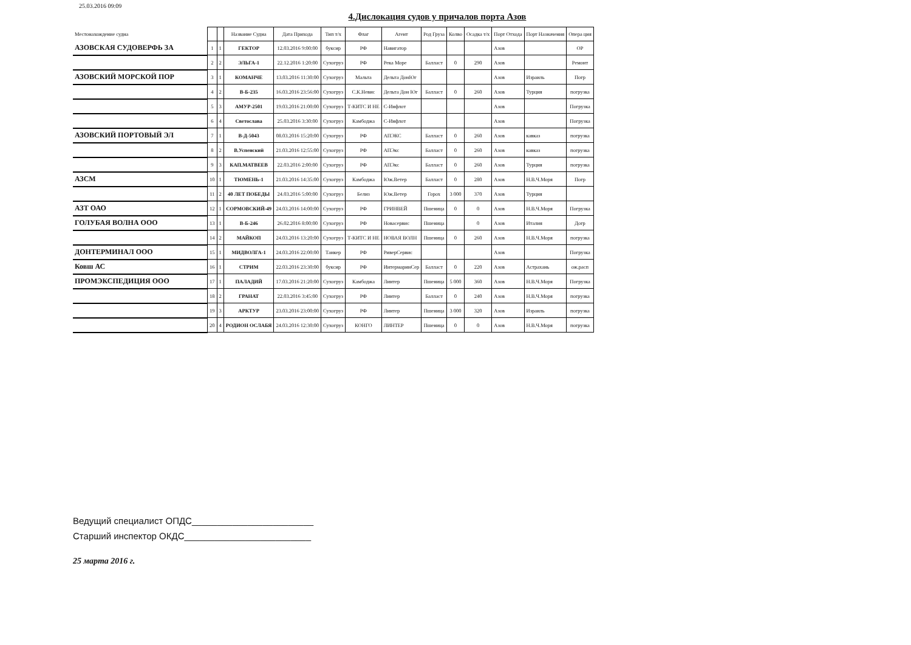25.03.2016 09:09
4.Дислокация судов у причалов порта Азов
| Местонахождение судна | | | Название Судна | Дата Прихода | Тип т/х | Флаг | Агент | Род Груза | Колво | Осадка т/х | Порт Отхода | Порт Назначения | Опера ция |
| --- | --- | --- | --- | --- | --- | --- | --- | --- | --- | --- | --- | --- | --- |
| АЗОВСКАЯ СУДОВЕРФЬ ЗА | 1 | 1 | ГЕКТОР | 12.03.2016 9:00:00 | буксир | РФ | Навигатор | | | | Азов | | ОР |
| | 2 | 2 | ЭЛЬГА-1 | 22.12.2016 1:20:00 | Сухогруз | РФ | Река Море | Балласт | 0 | 290 | Азов | | Ремонт |
| АЗОВСКИЙ МОРСКОЙ ПОР | 3 | 1 | КОМАНЧЕ | 13.03.2016 11:30:00 | Сухогруз | Мальта | Дельта ДонЮг | | | | Азов | Израиль | Погр |
| | 4 | 2 | В-Б-235 | 16.03.2016 23:56:00 | Сухогруз | С.К.Невис | Дельта Дон Юг | Балласт | 0 | 260 | Азов | Турция | погрузка |
| | 5 | 3 | АМУР-2501 | 19.03.2016 21:00:00 | Сухогруз | Т-КИТС И НЕ | С-Инфлот | | | | Азов | | Погрузка |
| | 6 | 4 | Светослава | 25.03.2016 3:30:00 | Сухогруз | Камбоджа | С-Инфлот | | | | Азов | | Погрузка |
| АЗОВСКИЙ ПОРТОВЫЙ ЭЛ | 7 | 1 | В-Д-5043 | 08.03.2016 15:20:00 | Сухогруз | РФ | АПЭКС | Балласт | 0 | 260 | Азов | кавказ | погрузка |
| | 8 | 2 | В.Успенский | 21.03.2016 12:55:00 | Сухогруз | РФ | АПЭкс | Балласт | 0 | 260 | Азов | кавказ | погрузка |
| | 9 | 3 | КАП.МАТВЕЕВ | 22.03.2016 2:00:00 | Сухогруз | РФ | АПЭкс | Балласт | 0 | 260 | Азов | Турция | погрузка |
| АЗСМ | 10 | 1 | ТЮМЕНЬ-1 | 21.03.2016 14:35:00 | Сухогруз | Камбоджа | Юж.Ветер | Балласт | 0 | 280 | Азов | Н.В.Ч.Моря | Погр |
| | 11 | 2 | 40 ЛЕТ ПОБЕДЫ | 24.03.2016 5:00:00 | Сухогруз | Белиз | Юж.Ветер | Горох | 3 000 | 370 | Азов | Турция | |
| АЗТ ОАО | 12 | 1 | СОРМОВСКИЙ-49 | 24.03.2016 14:00:00 | Сухогруз | РФ | ГРИНВЕЙ | Пшеница | 0 | 0 | Азов | Н.В.Ч.Моря | Погрузка |
| ГОЛУБАЯ ВОЛНА ООО | 13 | 1 | В-Б-246 | 26.02.2016 8:00:00 | Сухогруз | РФ | Новасервис | Пшеница | | 0 | Азов | Италия | Догр |
| | 14 | 2 | МАЙКОП | 24.03.2016 13:20:00 | Сухогруз | Т-КИТС И НЕ | НОВАЯ ВОЛН | Пшеница | 0 | 260 | Азов | Н.В.Ч.Моря | погрузка |
| ДОНТЕРМИНАЛ ООО | 15 | 1 | МИДВОЛГА-1 | 24.03.2016 22:00:00 | Танкер | РФ | РиверСервис | | | | Азов | | Погрузка |
| Ковш АС | 16 | 1 | СТРИМ | 22.03.2016 23:30:00 | буксир | РФ | ИнтермаринСер | Балласт | 0 | 220 | Азов | Астрахань | ож.расп |
| ПРОМЭКСПЕДИЦИЯ ООО | 17 | 1 | ПАЛАДИЙ | 17.03.2016 21:20:00 | Сухогруз | Камбоджа | Линтер | Пшеница | 5 000 | 360 | Азов | Н.В.Ч.Моря | Погрузка |
| | 18 | 2 | ГРАНАТ | 22.03.2016 3:45:00 | Сухогруз | РФ | Линтер | Балласт | 0 | 240 | Азов | Н.В.Ч.Моря | погрузка |
| | 19 | 3 | АРКТУР | 23.03.2016 23:00:00 | Сухогруз | РФ | Линтер | Пшеница | 3 000 | 320 | Азов | Израиль | погрузка |
| | 20 | 4 | РОДИОН ОСЛАБЯ | 24.03.2016 12:30:00 | Сухогруз | КОНГО | ЛИНТЕР | Пшеница | 0 | 0 | Азов | Н.В.Ч.Моря | погрузка |
Ведущий специалист ОПДС________________________
Старший инспектор ОКДС_________________________
25 марта 2016 г.